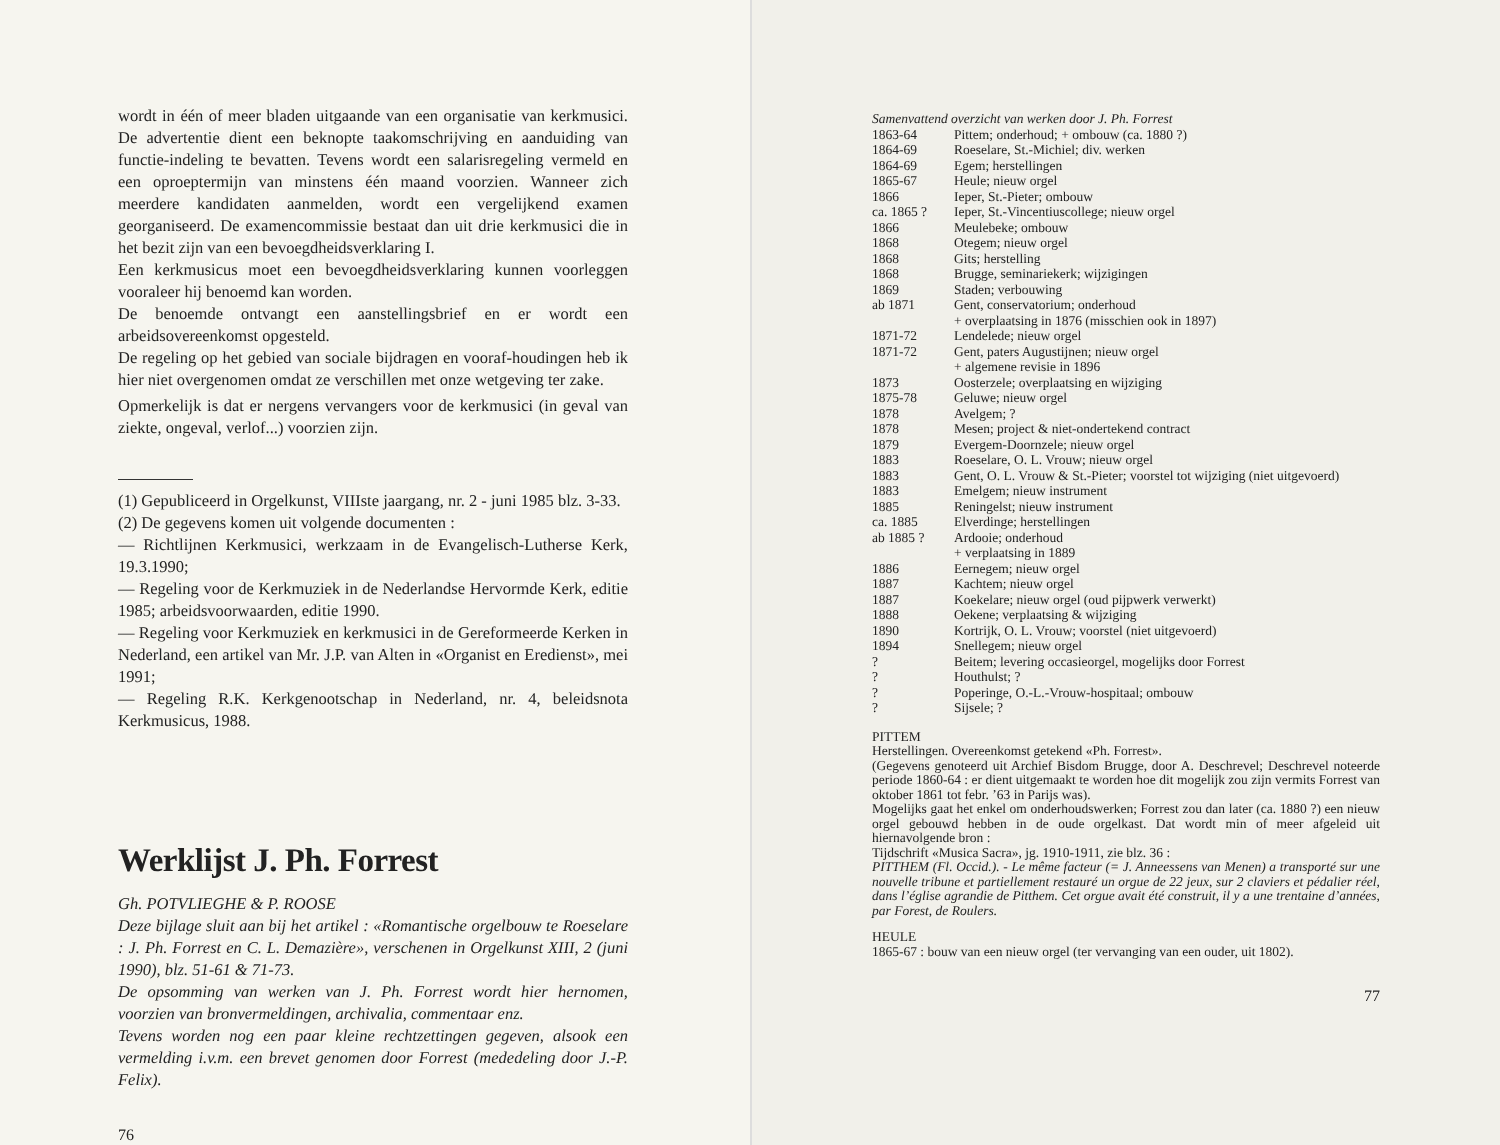wordt in één of meer bladen uitgaande van een organisatie van kerkmusici. De advertentie dient een beknopte taakomschrijving en aanduiding van functie-indeling te bevatten. Tevens wordt een salarisregeling vermeld en een oproeptermijn van minstens één maand voorzien. Wanneer zich meerdere kandidaten aanmelden, wordt een vergelijkend examen georganiseerd. De examencommissie bestaat dan uit drie kerkmusici die in het bezit zijn van een bevoegdheidsverklaring I.
Een kerkmusicus moet een bevoegdheidsverklaring kunnen voorleggen vooraleer hij benoemd kan worden.
De benoemde ontvangt een aanstellingsbrief en er wordt een arbeidsovereenkomst opgesteld.
De regeling op het gebied van sociale bijdragen en vooraf-houdingen heb ik hier niet overgenomen omdat ze verschillen met onze wetgeving ter zake.
Opmerkelijk is dat er nergens vervangers voor de kerkmusici (in geval van ziekte, ongeval, verlof...) voorzien zijn.
(1) Gepubliceerd in Orgelkunst, VIIIste jaargang, nr. 2 - juni 1985 blz. 3-33.
(2) De gegevens komen uit volgende documenten :
— Richtlijnen Kerkmusici, werkzaam in de Evangelisch-Lutherse Kerk, 19.3.1990;
— Regeling voor de Kerkmuziek in de Nederlandse Hervormde Kerk, editie 1985; arbeidsvoorwaarden, editie 1990.
— Regeling voor Kerkmuziek en kerkmusici in de Gereformeerde Kerken in Nederland, een artikel van Mr. J.P. van Alten in «Organist en Eredienst», mei 1991;
— Regeling R.K. Kerkgenootschap in Nederland, nr. 4, beleidsnota Kerkmusicus, 1988.
Werklijst J. Ph. Forrest
Gh. POTVLIEGHE & P. ROOSE
Deze bijlage sluit aan bij het artikel : «Romantische orgelbouw te Roeselare : J. Ph. Forrest en C. L. Demazière», verschenen in Orgelkunst XIII, 2 (juni 1990), blz. 51-61 & 71-73.
De opsomming van werken van J. Ph. Forrest wordt hier hernomen, voorzien van bronvermeldingen, archivalia, commentaar enz.
Tevens worden nog een paar kleine rechtzettingen gegeven, alsook een vermelding i.v.m. een brevet genomen door Forrest (mededeling door J.-P. Felix).
76
Samenvattend overzicht van werken door J. Ph. Forrest
| 1863-64 | Pittem; onderhoud; + ombouw (ca. 1880 ?) |
| 1864-69 | Roeselare, St.-Michiel; div. werken |
| 1864-69 | Egem; herstellingen |
| 1865-67 | Heule; nieuw orgel |
| 1866 | Ieper, St.-Pieter; ombouw |
| ca. 1865 ? | Ieper, St.-Vincentiuscollege; nieuw orgel |
| 1866 | Meulebeke; ombouw |
| 1868 | Otegem; nieuw orgel |
| 1868 | Gits; herstelling |
| 1868 | Brugge, seminariekerk; wijzigingen |
| 1869 | Staden; verbouwing |
| ab 1871 | Gent, conservatorium; onderhoud + overplaatsing in 1876 (misschien ook in 1897) |
| 1871-72 | Lendelede; nieuw orgel |
| 1871-72 | Gent, paters Augustijnen; nieuw orgel + algemene revisie in 1896 |
| 1873 | Oosterzele; overplaatsing en wijziging |
| 1875-78 | Geluwe; nieuw orgel |
| 1878 | Avelgem; ? |
| 1878 | Mesen; project & niet-ondertekend contract |
| 1879 | Evergem-Doornzele; nieuw orgel |
| 1883 | Roeselare, O. L. Vrouw; nieuw orgel |
| 1883 | Gent, O. L. Vrouw & St.-Pieter; voorstel tot wijziging (niet uitgevoerd) |
| 1883 | Emelgem; nieuw instrument |
| 1885 | Reningelst; nieuw instrument |
| ca. 1885 | Elverdinge; herstellingen |
| ab 1885 ? | Ardooie; onderhoud + verplaatsing in 1889 |
| 1886 | Eernegem; nieuw orgel |
| 1887 | Kachtem; nieuw orgel |
| 1887 | Koekelare; nieuw orgel (oud pijpwerk verwerkt) |
| 1888 | Oekene; verplaatsing & wijziging |
| 1890 | Kortrijk, O. L. Vrouw; voorstel (niet uitgevoerd) |
| 1894 | Snellegem; nieuw orgel |
| ? | Beitem; levering occasieorgel, mogelijks door Forrest |
| ? | Houthulst; ? |
| ? | Poperinge, O.-L.-Vrouw-hospitaal; ombouw |
| ? | Sijsele; ? |
PITTEM
Herstellingen. Overeenkomst getekend «Ph. Forrest».
(Gegevens genoteerd uit Archief Bisdom Brugge, door A. Deschrevel; Deschrevel noteerde periode 1860-64 : er dient uitgemaakt te worden hoe dit mogelijk zou zijn vermits Forrest van oktober 1861 tot febr. ’63 in Parijs was).
Mogelijks gaat het enkel om onderhoudswerken; Forrest zou dan later (ca. 1880 ?) een nieuw orgel gebouwd hebben in de oude orgelkast. Dat wordt min of meer afgeleid uit hiernavolgende bron :
Tijdschrift «Musica Sacra», jg. 1910-1911, zie blz. 36 :
PITTHEM (Fl. Occid.). - Le même facteur (= J. Anneessens van Menen) a transporté sur une nouvelle tribune et partiellement restauré un orgue de 22 jeux, sur 2 claviers et pédalier réel, dans l’église agrandie de Pitthem. Cet orgue avait été construit, il y a une trentaine d’années, par Forest, de Roulers.
HEULE
1865-67 : bouw van een nieuw orgel (ter vervanging van een ouder, uit 1802).
77